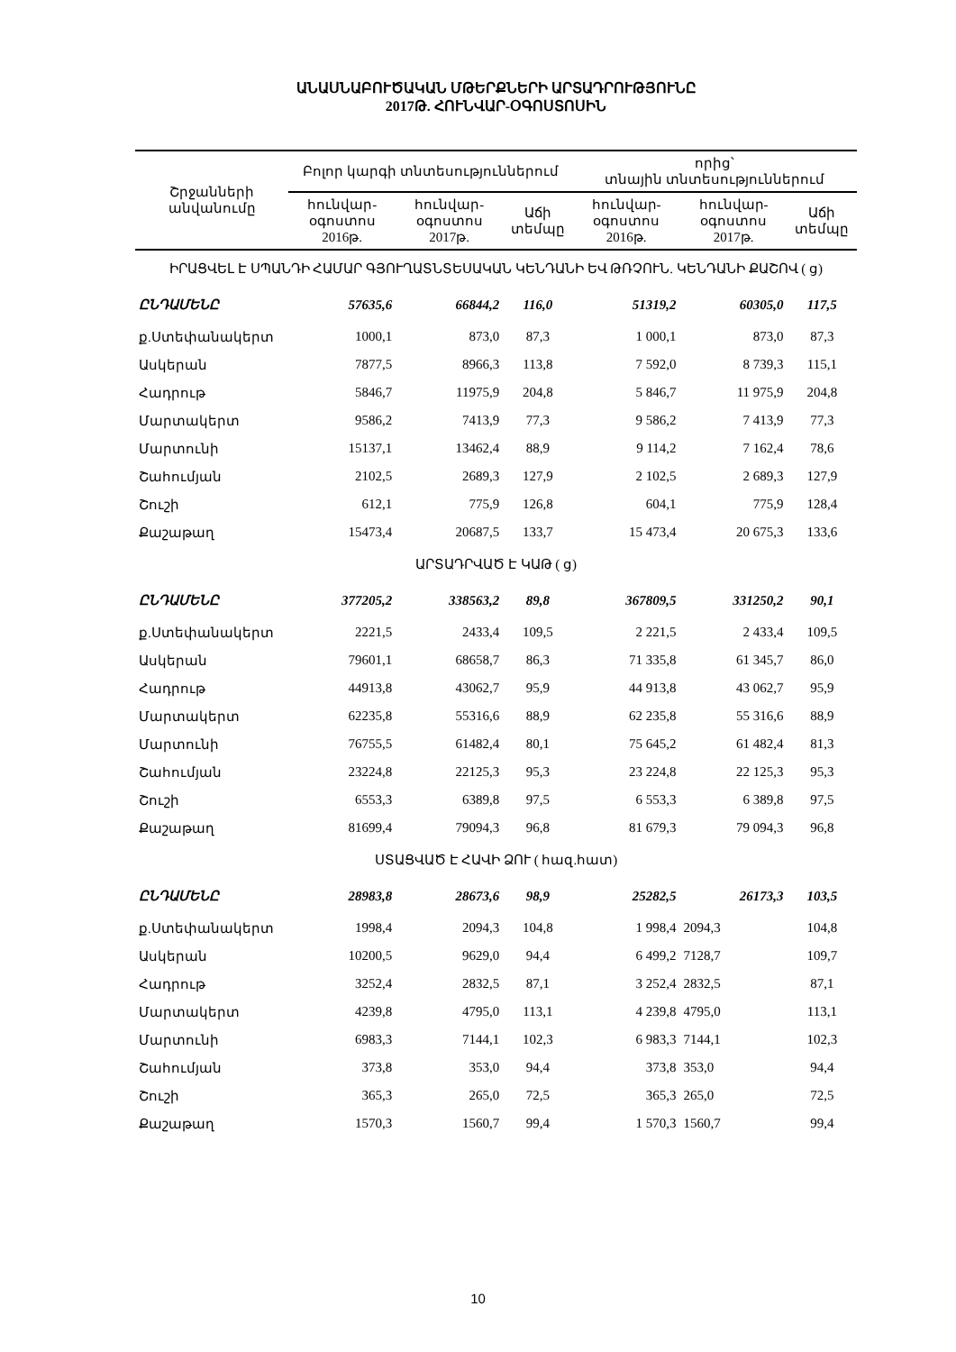ԱՆԱՍՆԱԲՈՒԾԱԿԱՆ ՄԹԵՐՔՆԵՐԻ ԱՐՏԱԴՐՈՒԹՅՈՒՆԸ
2017Թ. ՀՈՒՆՎԱՐ-ՕԳՈՍՏՈՍԻՆ
| Շրջանների անվանումը | Բոլոր կարգի տնտեսություններում | | | որից՝ տնային տնտեսություններում | | |
| --- | --- | --- | --- | --- | --- | --- |
| | հունվար-օգոստոս 2016թ. | հունվար-օգոստոս 2017թ. | Աճի տեմպը | հունվար-օգոստոս 2016թ. | հունվար-օգոստոս 2017թ. | Աճի տեմպը |
| ԻՐԱՑՎԵԼ Է ՍՊԱՆԴԻ ՀԱՄԱՐ ԳՅՈՒՂԱՏՆՏԵՍԱԿԱՆ ԿԵՆԴԱՆԻ ԵՎ ԹՌՉՈՒՆ. ԿԵՆԴԱՆԻ ՔԱՇՈՎ ( ց) | | | | | | |
| ԸՆԴԱՄԵՆԸ | 57635,6 | 66844,2 | 116,0 | 51319,2 | 60305,0 | 117,5 |
| ք.Ստեփանակերտ | 1000,1 | 873,0 | 87,3 | 1 000,1 | 873,0 | 87,3 |
| Ասկերան | 7877,5 | 8966,3 | 113,8 | 7 592,0 | 8 739,3 | 115,1 |
| Հադրութ | 5846,7 | 11975,9 | 204,8 | 5 846,7 | 11 975,9 | 204,8 |
| Մարտակերտ | 9586,2 | 7413,9 | 77,3 | 9 586,2 | 7 413,9 | 77,3 |
| Մարտունի | 15137,1 | 13462,4 | 88,9 | 9 114,2 | 7 162,4 | 78,6 |
| Շահումյան | 2102,5 | 2689,3 | 127,9 | 2 102,5 | 2 689,3 | 127,9 |
| Շուշի | 612,1 | 775,9 | 126,8 | 604,1 | 775,9 | 128,4 |
| Քաշաթաղ | 15473,4 | 20687,5 | 133,7 | 15 473,4 | 20 675,3 | 133,6 |
| ԱՐՏԱԴՐՎԱԾ Է ԿԱԹ ( ց) | | | | | | |
| ԸՆԴԱՄԵՆԸ | 377205,2 | 338563,2 | 89,8 | 367809,5 | 331250,2 | 90,1 |
| ք.Ստեփանակերտ | 2221,5 | 2433,4 | 109,5 | 2 221,5 | 2 433,4 | 109,5 |
| Ասկերան | 79601,1 | 68658,7 | 86,3 | 71 335,8 | 61 345,7 | 86,0 |
| Հադրութ | 44913,8 | 43062,7 | 95,9 | 44 913,8 | 43 062,7 | 95,9 |
| Մարտակերտ | 62235,8 | 55316,6 | 88,9 | 62 235,8 | 55 316,6 | 88,9 |
| Մարտունի | 76755,5 | 61482,4 | 80,1 | 75 645,2 | 61 482,4 | 81,3 |
| Շահումյան | 23224,8 | 22125,3 | 95,3 | 23 224,8 | 22 125,3 | 95,3 |
| Շուշի | 6553,3 | 6389,8 | 97,5 | 6 553,3 | 6 389,8 | 97,5 |
| Քաշաթաղ | 81699,4 | 79094,3 | 96,8 | 81 679,3 | 79 094,3 | 96,8 |
| ՍՏԱՑՎԱԾ Է ՀԱՎԻ ՁՈՒ ( հազ.հատ) | | | | | | |
| ԸՆԴԱՄԵՆԸ | 28983,8 | 28673,6 | 98,9 | 25282,5 | 26173,3 | 103,5 |
| ք.Ստեփանակերտ | 1998,4 | 2094,3 | 104,8 | 1 998,4 | 2094,3 | 104,8 |
| Ասկերան | 10200,5 | 9629,0 | 94,4 | 6 499,2 | 7128,7 | 109,7 |
| Հադրութ | 3252,4 | 2832,5 | 87,1 | 3 252,4 | 2832,5 | 87,1 |
| Մարտակերտ | 4239,8 | 4795,0 | 113,1 | 4 239,8 | 4795,0 | 113,1 |
| Մարտունի | 6983,3 | 7144,1 | 102,3 | 6 983,3 | 7144,1 | 102,3 |
| Շահումյան | 373,8 | 353,0 | 94,4 | 373,8 | 353,0 | 94,4 |
| Շուշի | 365,3 | 265,0 | 72,5 | 365,3 | 265,0 | 72,5 |
| Քաշաթաղ | 1570,3 | 1560,7 | 99,4 | 1 570,3 | 1560,7 | 99,4 |
10